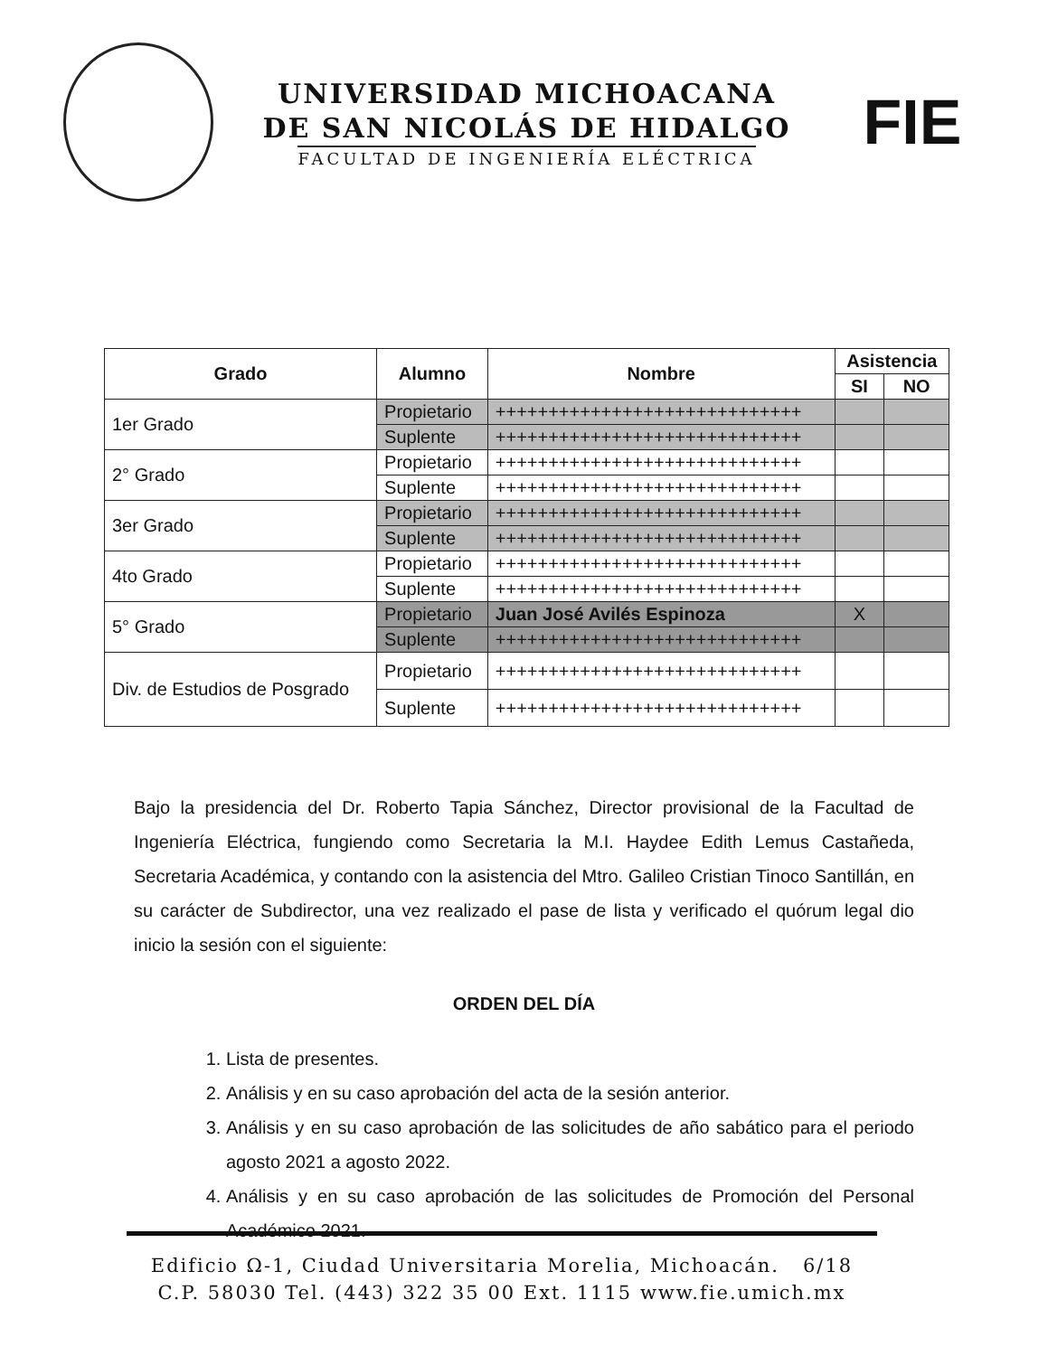UNIVERSIDAD MICHOACANA
DE SAN NICOLÁS DE HIDALGO
FACULTAD DE INGENIERÍA ELÉCTRICA
FIE
| Grado | Alumno | Nombre | Asistencia | |
| --- | --- | --- | --- | --- |
| | | | SI | NO |
| 1er Grado | Propietario | +++++++++++++++++++++++++++++ | | |
| | Suplente | +++++++++++++++++++++++++++++ | | |
| 2° Grado | Propietario | +++++++++++++++++++++++++++++ | | |
| | Suplente | +++++++++++++++++++++++++++++ | | |
| 3er Grado | Propietario | +++++++++++++++++++++++++++++ | | |
| | Suplente | +++++++++++++++++++++++++++++ | | |
| 4to Grado | Propietario | +++++++++++++++++++++++++++++ | | |
| | Suplente | +++++++++++++++++++++++++++++ | | |
| 5° Grado | Propietario | Juan José Avilés Espinoza | X | |
| | Suplente | +++++++++++++++++++++++++++++ | | |
| Div. de Estudios de Posgrado | Propietario | +++++++++++++++++++++++++++++ | | |
| | Suplente | +++++++++++++++++++++++++++++ | | |
Bajo la presidencia del Dr. Roberto Tapia Sánchez, Director provisional de la Facultad de Ingeniería Eléctrica, fungiendo como Secretaria la M.I. Haydee Edith Lemus Castañeda, Secretaria Académica, y contando con la asistencia del Mtro. Galileo Cristian Tinoco Santillán, en su carácter de Subdirector, una vez realizado el pase de lista y verificado el quórum legal dio inicio la sesión con el siguiente:
ORDEN DEL DÍA
1. Lista de presentes.
2. Análisis y en su caso aprobación del acta de la sesión anterior.
3. Análisis y en su caso aprobación de las solicitudes de año sabático para el periodo agosto 2021 a agosto 2022.
4. Análisis y en su caso aprobación de las solicitudes de Promoción del Personal Académico 2021.
Edificio Ω-1, Ciudad Universitaria Morelia, Michoacán. 6/18
C.P. 58030 Tel. (443) 322 35 00 Ext. 1115 www.fie.umich.mx